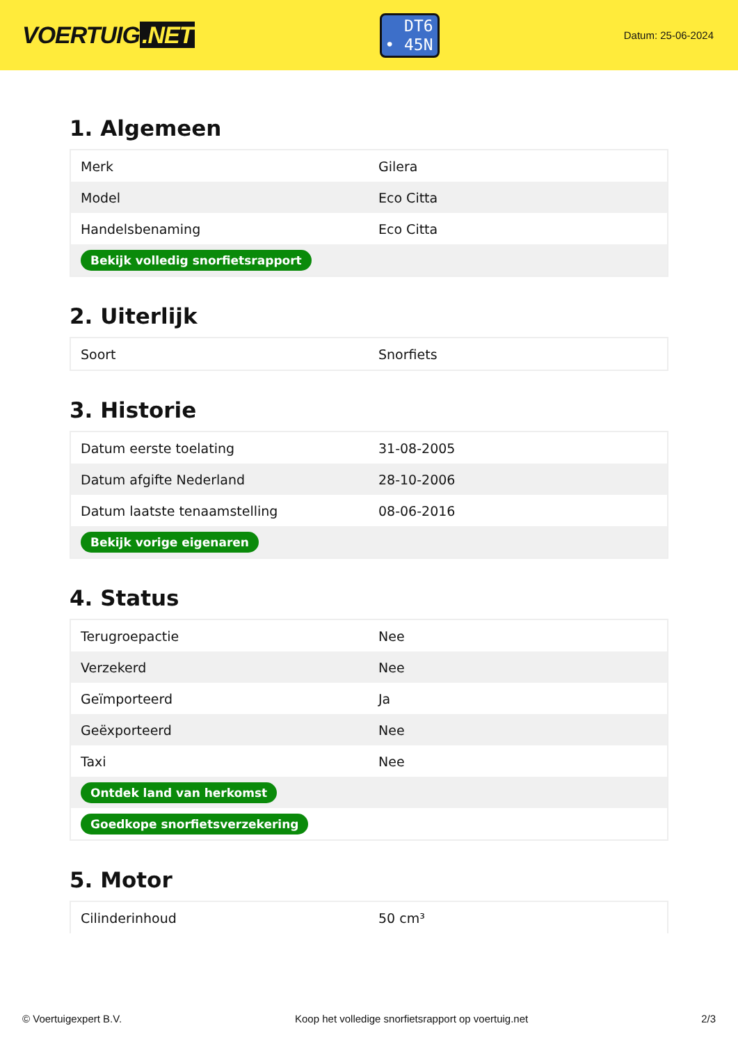VOERTUIG.NET
DT6
• 45N
Datum: 25-06-2024
1. Algemeen
| Merk | Gilera |
| Model | Eco Citta |
| Handelsbenaming | Eco Citta |
| Bekijk volledig snorfietsrapport | |
2. Uiterlijk
| Soort | Snorfiets |
3. Historie
| Datum eerste toelating | 31-08-2005 |
| Datum afgifte Nederland | 28-10-2006 |
| Datum laatste tenaamstelling | 08-06-2016 |
| Bekijk vorige eigenaren | |
4. Status
| Terugroepactie | Nee |
| Verzekerd | Nee |
| Geïmporteerd | Ja |
| Geëxporteerd | Nee |
| Taxi | Nee |
| Ontdek land van herkomst | |
| Goedkope snorfietsverzekering | |
5. Motor
| Cilinderinhoud | 50 cm³ |
© Voertuigexpert B.V. Koop het volledige snorfietsrapport op voertuig.net 2/3